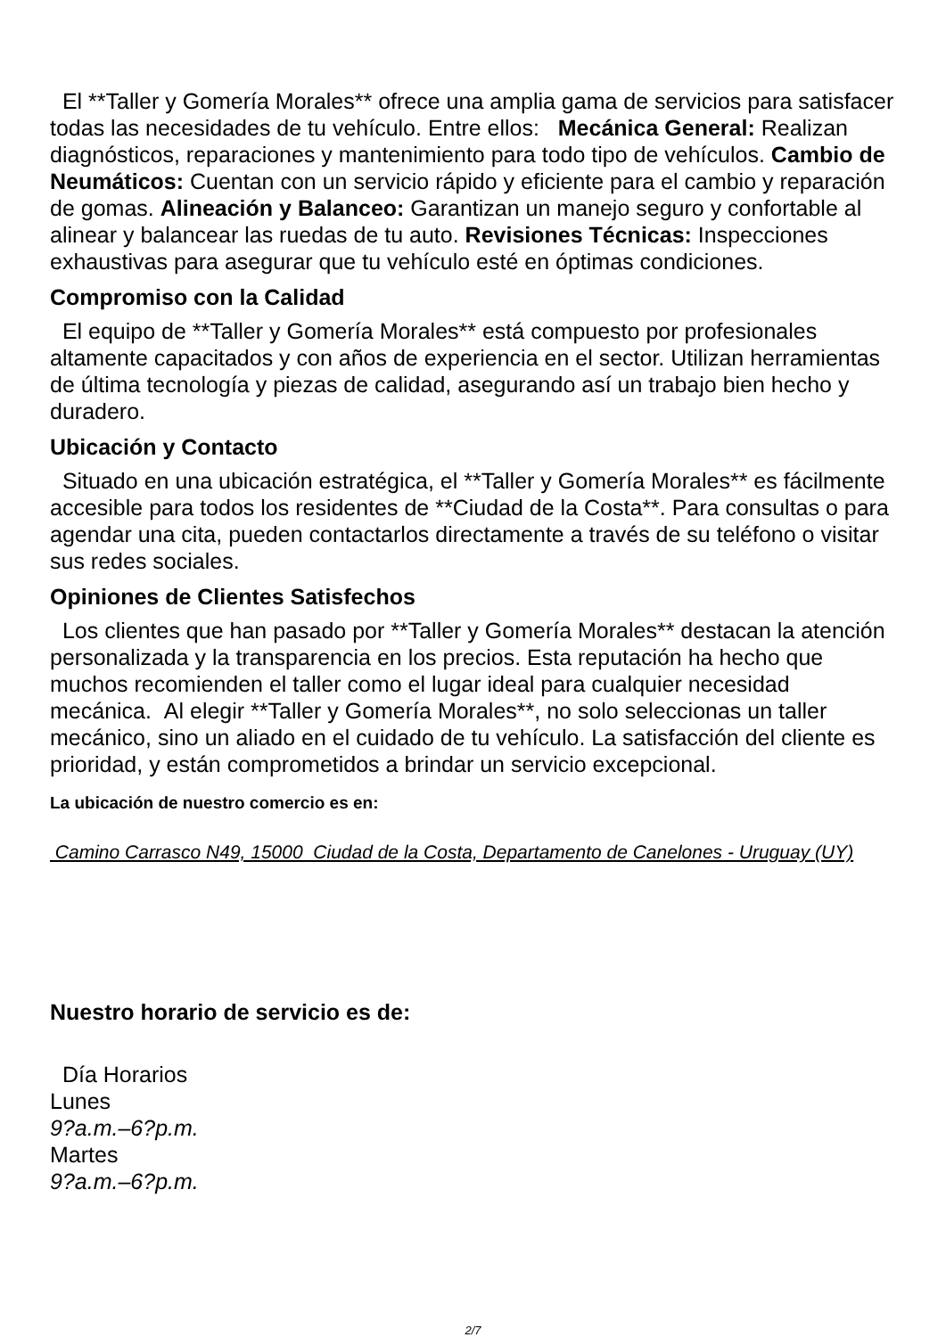El **Taller y Gomería Morales** ofrece una amplia gama de servicios para satisfacer todas las necesidades de tu vehículo. Entre ellos: Mecánica General: Realizan diagnósticos, reparaciones y mantenimiento para todo tipo de vehículos. Cambio de Neumáticos: Cuentan con un servicio rápido y eficiente para el cambio y reparación de gomas. Alineación y Balanceo: Garantizan un manejo seguro y confortable al alinear y balancear las ruedas de tu auto. Revisiones Técnicas: Inspecciones exhaustivas para asegurar que tu vehículo esté en óptimas condiciones.
Compromiso con la Calidad
El equipo de **Taller y Gomería Morales** está compuesto por profesionales altamente capacitados y con años de experiencia en el sector. Utilizan herramientas de última tecnología y piezas de calidad, asegurando así un trabajo bien hecho y duradero.
Ubicación y Contacto
Situado en una ubicación estratégica, el **Taller y Gomería Morales** es fácilmente accesible para todos los residentes de **Ciudad de la Costa**. Para consultas o para agendar una cita, pueden contactarlos directamente a través de su teléfono o visitar sus redes sociales.
Opiniones de Clientes Satisfechos
Los clientes que han pasado por **Taller y Gomería Morales** destacan la atención personalizada y la transparencia en los precios. Esta reputación ha hecho que muchos recomienden el taller como el lugar ideal para cualquier necesidad mecánica. Al elegir **Taller y Gomería Morales**, no solo seleccionas un taller mecánico, sino un aliado en el cuidado de tu vehículo. La satisfacción del cliente es prioridad, y están comprometidos a brindar un servicio excepcional.
La ubicación de nuestro comercio es en:
Camino Carrasco N49, 15000 Ciudad de la Costa, Departamento de Canelones - Uruguay (UY)
Nuestro horario de servicio es de:
| Día Horarios |
| --- |
| Lunes |
| 9?a.m.–6?p.m. |
| Martes |
| 9?a.m.–6?p.m. |
2/7